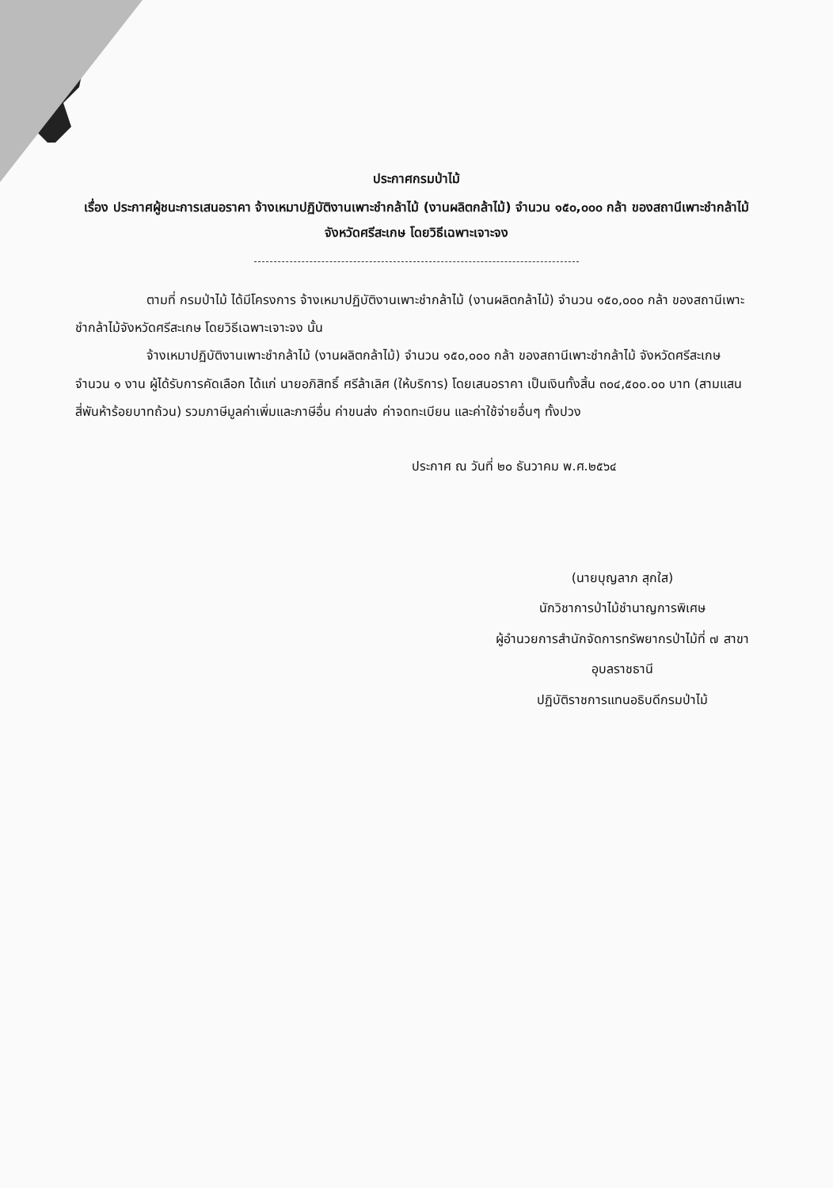ประกาศกรมป่าไม้
เรื่อง ประกาศผู้ชนะการเสนอราคา จ้างเหมาปฏิบัติงานเพาะชำกล้าไม้ (งานผลิตกล้าไม้) จำนวน ๑๕๐,๐๐๐ กล้า ของสถานีเพาะชำกล้าไม้จังหวัดศรีสะเกษ โดยวิธีเฉพาะเจาะจง
ตามที่ กรมป่าไม้ ได้มีโครงการ จ้างเหมาปฏิบัติงานเพาะชำกล้าไม้ (งานผลิตกล้าไม้) จำนวน ๑๕๐,๐๐๐ กล้า ของสถานีเพาะชำกล้าไม้จังหวัดศรีสะเกษ โดยวิธีเฉพาะเจาะจง นั้น
จ้างเหมาปฏิบัติงานเพาะชำกล้าไม้ (งานผลิตกล้าไม้) จำนวน ๑๕๐,๐๐๐ กล้า ของสถานีเพาะชำกล้าไม้ จังหวัดศรีสะเกษ จำนวน ๑ งาน ผู้ได้รับการคัดเลือก ได้แก่ นายอภิสิทธิ์ ศรีล้าเลิศ (ให้บริการ) โดยเสนอราคา เป็นเงินทั้งสิ้น ๓๐๔,๕๐๐.๐๐ บาท (สามแสนสี่พันห้าร้อยบาทถ้วน) รวมภาษีมูลค่าเพิ่มและภาษีอื่น ค่าขนส่ง ค่าจดทะเบียน และค่าใช้จ่ายอื่นๆ ทั้งปวง
ประกาศ ณ วันที่ ๒๐ ธันวาคม พ.ศ.๒๕๖๔
(นายบุญลาภ สุกใส)
นักวิชาการป่าไม้ชำนาญการพิเศษ
ผู้อำนวยการสำนักจัดการทรัพยากรป่าไม้ที่ ๗ สาขา
อุบลราชธานี
ปฏิบัติราชการแทนอธิบดีกรมป่าไม้